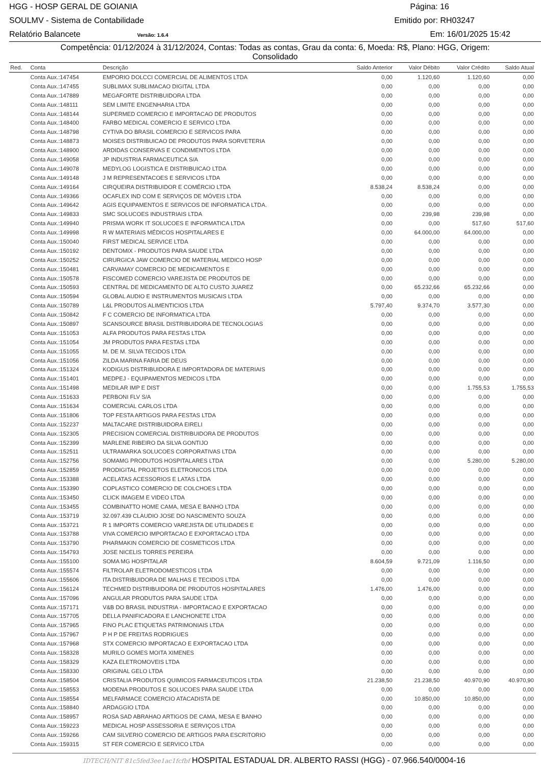HGG - HOSP GERAL DE GOIANIA Página: 16
SOULMV - Sistema de Contabilidade Emitido por: RH03247
Relatório Balancete Versão: 1.6.4 Em: 16/01/2025 15:42
Competência: 01/12/2024 à 31/12/2024, Contas: Todas as contas, Grau da conta: 6, Moeda: R$, Plano: HGG, Origem:
Consolidado
| Red. | Conta | Descrição | Saldo Anterior | Valor Débito | Valor Crédito | Saldo Atual |
| --- | --- | --- | --- | --- | --- | --- |
| | Conta Aux.:147454 | EMPORIO DOLCCI COMERCIAL DE ALIMENTOS LTDA | 0,00 | 1.120,60 | 1.120,60 | 0,00 |
| | Conta Aux.:147455 | SUBLIMAX SUBLIMACAO DIGITAL LTDA | 0,00 | 0,00 | 0,00 | 0,00 |
| | Conta Aux.:147889 | MEGAFORTE DISTRIBUIDORA LTDA | 0,00 | 0,00 | 0,00 | 0,00 |
| | Conta Aux.:148111 | SEM LIMITE ENGENHARIA LTDA | 0,00 | 0,00 | 0,00 | 0,00 |
| | Conta Aux.:148144 | SUPERMED COMERCIO E IMPORTACAO DE PRODUTOS | 0,00 | 0,00 | 0,00 | 0,00 |
| | Conta Aux.:148400 | FARBO MEDICAL COMERCIO E SERVICO LTDA | 0,00 | 0,00 | 0,00 | 0,00 |
| | Conta Aux.:148798 | CYTIVA DO BRASIL COMERCIO E SERVICOS PARA | 0,00 | 0,00 | 0,00 | 0,00 |
| | Conta Aux.:148873 | MOISES DISTRIBUICAO DE PRODUTOS PARA SORVETERIA | 0,00 | 0,00 | 0,00 | 0,00 |
| | Conta Aux.:148900 | ARDIDAS CONSERVAS E CONDIMENTOS LTDA | 0,00 | 0,00 | 0,00 | 0,00 |
| | Conta Aux.:149058 | JP INDUSTRIA FARMACEUTICA S/A | 0,00 | 0,00 | 0,00 | 0,00 |
| | Conta Aux.:149078 | MEDYLOG LOGISTICA E DISTRIBUICAO LTDA | 0,00 | 0,00 | 0,00 | 0,00 |
| | Conta Aux.:149148 | J M REPRESENTACOES E SERVICOS LTDA | 0,00 | 0,00 | 0,00 | 0,00 |
| | Conta Aux.:149164 | CIRQUEIRA DISTRIBUIDOR E COMÉRCIO LTDA | 8.538,24 | 8.538,24 | 0,00 | 0,00 |
| | Conta Aux.:149366 | OCAFLEX IND COM E SERVIÇOS DE MÓVEIS LTDA | 0,00 | 0,00 | 0,00 | 0,00 |
| | Conta Aux.:149642 | AGIS EQUIPAMENTOS E SERVICOS DE INFORMATICA LTDA. | 0,00 | 0,00 | 0,00 | 0,00 |
| | Conta Aux.:149833 | SMC SOLUCOES INDUSTRIAIS LTDA | 0,00 | 239,98 | 239,98 | 0,00 |
| | Conta Aux.:149940 | PRISMA WORK IT SOLUCOES E INFORMATICA LTDA | 0,00 | 0,00 | 517,60 | 517,60 |
| | Conta Aux.:149998 | R W MATERIAIS MÉDICOS HOSPITALARES E | 0,00 | 64.000,00 | 64.000,00 | 0,00 |
| | Conta Aux.:150040 | FIRST MEDICAL SERVICE LTDA | 0,00 | 0,00 | 0,00 | 0,00 |
| | Conta Aux.:150192 | DENTOMIX - PRODUTOS PARA SAUDE LTDA | 0,00 | 0,00 | 0,00 | 0,00 |
| | Conta Aux.:150252 | CIRURGICA JAW COMERCIO DE MATERIAL MEDICO HOSP | 0,00 | 0,00 | 0,00 | 0,00 |
| | Conta Aux.:150481 | CARVAMAY COMERCIO DE MEDICAMENTOS E | 0,00 | 0,00 | 0,00 | 0,00 |
| | Conta Aux.:150578 | FISCOMED COMERCIO VAREJISTA DE PRODUTOS DE | 0,00 | 0,00 | 0,00 | 0,00 |
| | Conta Aux.:150593 | CENTRAL DE MEDICAMENTO DE ALTO CUSTO JUAREZ | 0,00 | 65.232,66 | 65.232,66 | 0,00 |
| | Conta Aux.:150594 | GLOBAL AUDIO E INSTRUMENTOS MUSICAIS LTDA | 0,00 | 0,00 | 0,00 | 0,00 |
| | Conta Aux.:150789 | L&L PRODUTOS ALIMENTICIOS LTDA | 5.797,40 | 9.374,70 | 3.577,30 | 0,00 |
| | Conta Aux.:150842 | F C COMERCIO DE INFORMATICA LTDA | 0,00 | 0,00 | 0,00 | 0,00 |
| | Conta Aux.:150897 | SCANSOURCE BRASIL DISTRIBUIDORA DE TECNOLOGIAS | 0,00 | 0,00 | 0,00 | 0,00 |
| | Conta Aux.:151053 | ALFA PRODUTOS PARA FESTAS LTDA | 0,00 | 0,00 | 0,00 | 0,00 |
| | Conta Aux.:151054 | JM PRODUTOS PARA FESTAS LTDA | 0,00 | 0,00 | 0,00 | 0,00 |
| | Conta Aux.:151055 | M. DE M. SILVA TECIDOS LTDA | 0,00 | 0,00 | 0,00 | 0,00 |
| | Conta Aux.:151056 | ZILDA MARINA FARIA DE DEUS | 0,00 | 0,00 | 0,00 | 0,00 |
| | Conta Aux.:151324 | KODIGUS DISTRIBUIDORA E IMPORTADORA DE MATERIAIS | 0,00 | 0,00 | 0,00 | 0,00 |
| | Conta Aux.:151401 | MEDPEJ - EQUIPAMENTOS MEDICOS LTDA | 0,00 | 0,00 | 0,00 | 0,00 |
| | Conta Aux.:151498 | MEDILAR IMP E DIST | 0,00 | 0,00 | 1.755,53 | 1.755,53 |
| | Conta Aux.:151633 | PERBONI FLV S/A | 0,00 | 0,00 | 0,00 | 0,00 |
| | Conta Aux.:151634 | COMERCIAL CARLOS LTDA | 0,00 | 0,00 | 0,00 | 0,00 |
| | Conta Aux.:151806 | TOP FESTA ARTIGOS PARA FESTAS LTDA | 0,00 | 0,00 | 0,00 | 0,00 |
| | Conta Aux.:152237 | MALTACARE DISTRIBUIDORA EIRELI | 0,00 | 0,00 | 0,00 | 0,00 |
| | Conta Aux.:152305 | PRECISION COMERCIAL DISTRIBUIDORA DE PRODUTOS | 0,00 | 0,00 | 0,00 | 0,00 |
| | Conta Aux.:152399 | MARLENE RIBEIRO DA SILVA GONTIJO | 0,00 | 0,00 | 0,00 | 0,00 |
| | Conta Aux.:152511 | ULTRAMARKA SOLUCOES CORPORATIVAS LTDA | 0,00 | 0,00 | 0,00 | 0,00 |
| | Conta Aux.:152756 | SOMAMG PRODUTOS HOSPITALARES LTDA | 0,00 | 0,00 | 5.280,00 | 5.280,00 |
| | Conta Aux.:152859 | PRODIGITAL PROJETOS ELETRONICOS LTDA | 0,00 | 0,00 | 0,00 | 0,00 |
| | Conta Aux.:153388 | ACELATAS ACESSORIOS E LATAS LTDA | 0,00 | 0,00 | 0,00 | 0,00 |
| | Conta Aux.:153390 | COPLASTICO COMERCIO DE COLCHOES LTDA | 0,00 | 0,00 | 0,00 | 0,00 |
| | Conta Aux.:153450 | CLICK IMAGEM E VIDEO LTDA | 0,00 | 0,00 | 0,00 | 0,00 |
| | Conta Aux.:153455 | COMBINATTO HOME CAMA, MESA E BANHO LTDA | 0,00 | 0,00 | 0,00 | 0,00 |
| | Conta Aux.:153719 | 32.097.439 CLAUDIO JOSE DO NASCIMENTO SOUZA | 0,00 | 0,00 | 0,00 | 0,00 |
| | Conta Aux.:153721 | R 1 IMPORTS COMERCIO VAREJISTA DE UTILIDADES E | 0,00 | 0,00 | 0,00 | 0,00 |
| | Conta Aux.:153788 | VIVA COMERCIO IMPORTACAO E EXPORTACAO LTDA | 0,00 | 0,00 | 0,00 | 0,00 |
| | Conta Aux.:153790 | PHARMAKIN COMERCIO DE COSMETICOS LTDA | 0,00 | 0,00 | 0,00 | 0,00 |
| | Conta Aux.:154793 | JOSE NICELIS TORRES PEREIRA | 0,00 | 0,00 | 0,00 | 0,00 |
| | Conta Aux.:155100 | SOMA MG HOSPITALAR | 8.604,59 | 9.721,09 | 1.116,50 | 0,00 |
| | Conta Aux.:155574 | FILTROLAR ELETRODOMESTICOS LTDA | 0,00 | 0,00 | 0,00 | 0,00 |
| | Conta Aux.:155606 | ITA DISTRIBUIDORA DE MALHAS E TECIDOS LTDA | 0,00 | 0,00 | 0,00 | 0,00 |
| | Conta Aux.:156124 | TECHMED DISTRIBUIDORA DE PRODUTOS HOSPITALARES | 1.476,00 | 1.476,00 | 0,00 | 0,00 |
| | Conta Aux.:157096 | ANGULAR PRODUTOS PARA SAUDE LTDA | 0,00 | 0,00 | 0,00 | 0,00 |
| | Conta Aux.:157171 | V&B DO BRASIL INDUSTRIA - IMPORTACAO E EXPORTACAO | 0,00 | 0,00 | 0,00 | 0,00 |
| | Conta Aux.:157705 | DELLA PANIFICADORA E LANCHONETE LTDA | 0,00 | 0,00 | 0,00 | 0,00 |
| | Conta Aux.:157965 | FINO PLAC ETIQUETAS PATRIMONIAIS LTDA | 0,00 | 0,00 | 0,00 | 0,00 |
| | Conta Aux.:157967 | P H P DE FREITAS RODRIGUES | 0,00 | 0,00 | 0,00 | 0,00 |
| | Conta Aux.:157968 | STX COMERCIO IMPORTACAO E EXPORTACAO LTDA | 0,00 | 0,00 | 0,00 | 0,00 |
| | Conta Aux.:158328 | MURILO GOMES MOITA XIMENES | 0,00 | 0,00 | 0,00 | 0,00 |
| | Conta Aux.:158329 | KAZA ELETROMOVEIS LTDA | 0,00 | 0,00 | 0,00 | 0,00 |
| | Conta Aux.:158330 | ORIGINAL GELO LTDA | 0,00 | 0,00 | 0,00 | 0,00 |
| | Conta Aux.:158504 | CRISTALIA PRODUTOS QUIMICOS FARMACEUTICOS LTDA | 21.238,50 | 21.238,50 | 40.970,90 | 40.970,90 |
| | Conta Aux.:158553 | MODENA PRODUTOS E SOLUCOES PARA SAUDE LTDA | 0,00 | 0,00 | 0,00 | 0,00 |
| | Conta Aux.:158554 | MELFARMACE COMERCIO ATACADISTA DE | 0,00 | 10.850,00 | 10.850,00 | 0,00 |
| | Conta Aux.:158840 | ARDAGGIO LTDA | 0,00 | 0,00 | 0,00 | 0,00 |
| | Conta Aux.:158957 | ROSA SAD ABRAHAO ARTIGOS DE CAMA, MESA E BANHO | 0,00 | 0,00 | 0,00 | 0,00 |
| | Conta Aux.:159223 | MEDICAL HOSP ASSESSORIA E SERVIÇOS LTDA | 0,00 | 0,00 | 0,00 | 0,00 |
| | Conta Aux.:159266 | CAM SILVERIO COMERCIO DE ARTIGOS PARA ESCRITORIO | 0,00 | 0,00 | 0,00 | 0,00 |
| | Conta Aux.:159315 | ST FER COMERCIO E SERVICO LTDA | 0,00 | 0,00 | 0,00 | 0,00 |
IDTECH/NIT 81c5fed3ee1ac1fcfbf HOSPITAL ESTADUAL DR. ALBERTO RASSI (HGG) - 07.966.540/0004-16